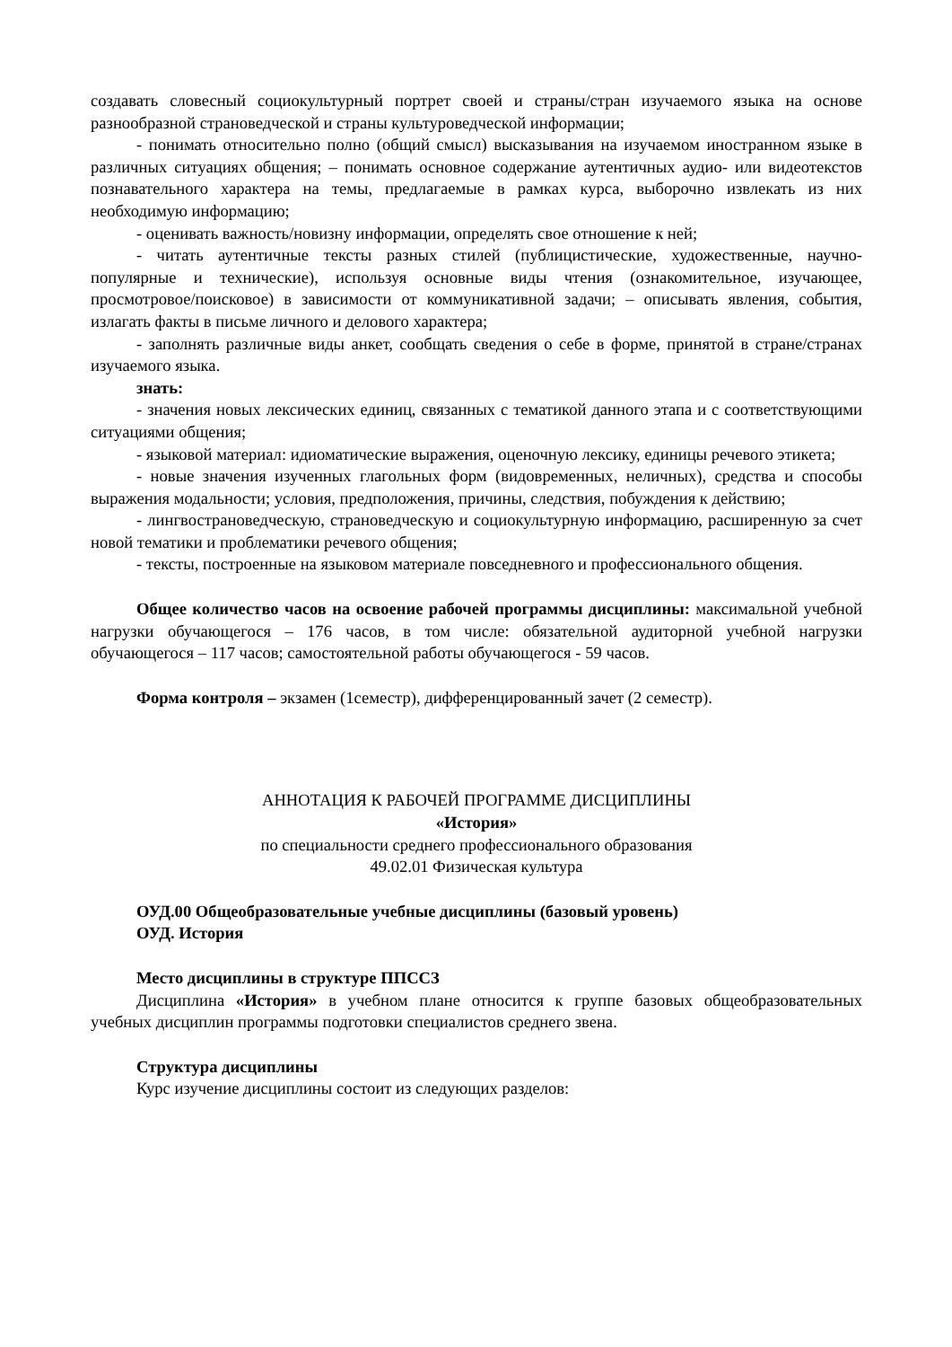создавать словесный социокультурный портрет своей и страны/стран изучаемого языка на основе разнообразной страноведческой и страны культуроведческой информации;
- понимать относительно полно (общий смысл) высказывания на изучаемом иностранном языке в различных ситуациях общения; – понимать основное содержание аутентичных аудио- или видеотекстов познавательного характера на темы, предлагаемые в рамках курса, выборочно извлекать из них необходимую информацию;
- оценивать важность/новизну информации, определять свое отношение к ней;
- читать аутентичные тексты разных стилей (публицистические, художественные, научно-популярные и технические), используя основные виды чтения (ознакомительное, изучающее, просмотровое/поисковое) в зависимости от коммуникативной задачи; – описывать явления, события, излагать факты в письме личного и делового характера;
- заполнять различные виды анкет, сообщать сведения о себе в форме, принятой в стране/странах изучаемого языка.
знать:
- значения новых лексических единиц, связанных с тематикой данного этапа и с соответствующими ситуациями общения;
- языковой материал: идиоматические выражения, оценочную лексику, единицы речевого этикета;
- новые значения изученных глагольных форм (видовременных, неличных), средства и способы выражения модальности; условия, предположения, причины, следствия, побуждения к действию;
- лингвострановедческую, страноведческую и социокультурную информацию, расширенную за счет новой тематики и проблематики речевого общения;
- тексты, построенные на языковом материале повседневного и профессионального общения.
Общее количество часов на освоение рабочей программы дисциплины: максимальной учебной нагрузки обучающегося – 176 часов, в том числе: обязательной аудиторной учебной нагрузки обучающегося – 117 часов; самостоятельной работы обучающегося - 59 часов.
Форма контроля – экзамен (1семестр), дифференцированный зачет (2 семестр).
АННОТАЦИЯ К РАБОЧЕЙ ПРОГРАММЕ ДИСЦИПЛИНЫ
«История»
по специальности среднего профессионального образования
49.02.01 Физическая культура
ОУД.00 Общеобразовательные учебные дисциплины (базовый уровень)
ОУД. История
Место дисциплины в структуре ППССЗ
Дисциплина «История» в учебном плане относится к группе базовых общеобразовательных учебных дисциплин программы подготовки специалистов среднего звена.
Структура дисциплины
Курс изучение дисциплины состоит из следующих разделов: